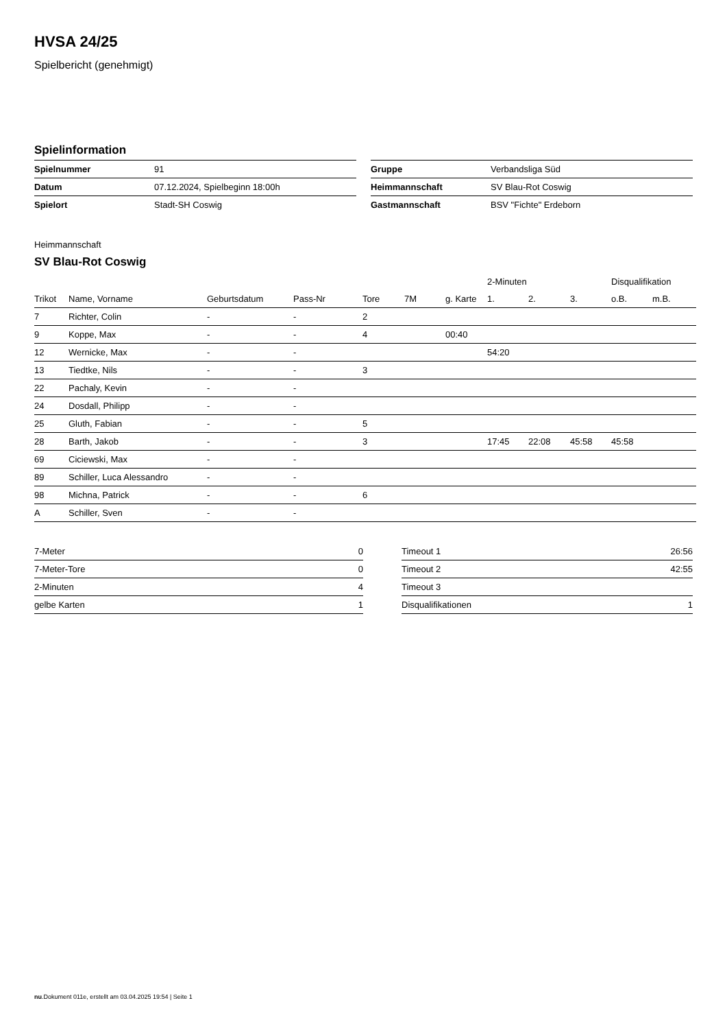HVSA 24/25
Spielbericht (genehmigt)
Spielinformation
| Spielnummer | 91 |
| Datum | 07.12.2024, Spielbeginn 18:00h |
| Spielort | Stadt-SH Coswig |
| Gruppe | Verbandsliga Süd |
| Heimmannschaft | SV Blau-Rot Coswig |
| Gastmannschaft | BSV "Fichte" Erdeborn |
Heimmannschaft
SV Blau-Rot Coswig
| | | | | | | | 2-Minuten | | | Disqualifikation | |
| --- | --- | --- | --- | --- | --- | --- | --- | --- | --- | --- | --- |
| Trikot | Name, Vorname | Geburtsdatum | Pass-Nr | Tore | 7M | g. Karte | 1. | 2. | 3. | o.B. | m.B. |
| 7 | Richter, Colin | - | - | 2 | | | | | | | |
| 9 | Koppe, Max | - | - | 4 | | 00:40 | | | | | |
| 12 | Wernicke, Max | - | - | | | | 54:20 | | | | |
| 13 | Tiedtke, Nils | - | - | 3 | | | | | | | |
| 22 | Pachaly, Kevin | - | - | | | | | | | | |
| 24 | Dosdall, Philipp | - | - | | | | | | | | |
| 25 | Gluth, Fabian | - | - | 5 | | | | | | | |
| 28 | Barth, Jakob | - | - | 3 | | | 17:45 | 22:08 | 45:58 | 45:58 | |
| 69 | Ciciewski, Max | - | - | | | | | | | | |
| 89 | Schiller, Luca Alessandro | - | - | | | | | | | | |
| 98 | Michna, Patrick | - | - | 6 | | | | | | | |
| A | Schiller, Sven | - | - | | | | | | | | |
| 7-Meter | 0 |
| 7-Meter-Tore | 0 |
| 2-Minuten | 4 |
| gelbe Karten | 1 |
| Timeout 1 | 26:56 |
| Timeout 2 | 42:55 |
| Timeout 3 | |
| Disqualifikationen | 1 |
nu.Dokument 011e, erstellt am 03.04.2025 19:54 | Seite 1